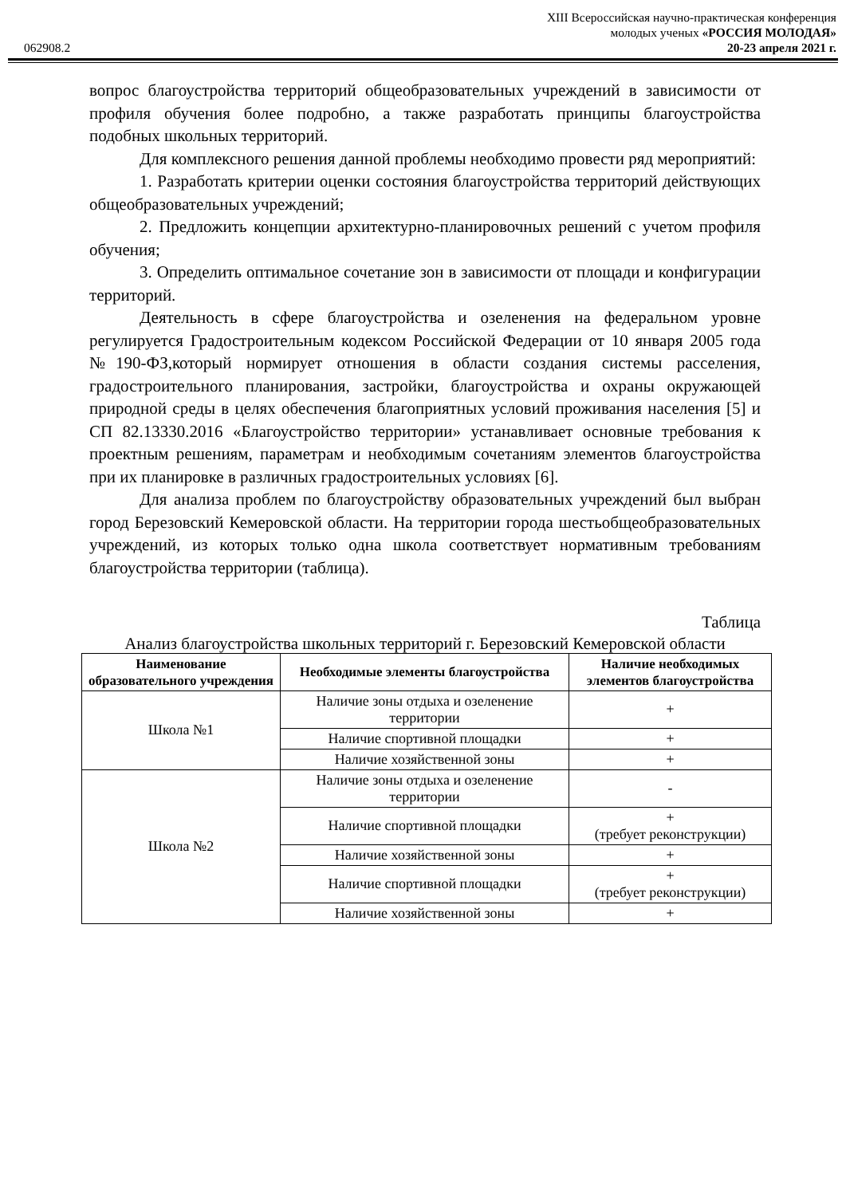062908.2
XIII Всероссийская научно-практическая конференция
молодых ученых «РОССИЯ МОЛОДАЯ»
20-23 апреля 2021 г.
вопрос благоустройства территорий общеобразовательных учреждений в зависимости от профиля обучения более подробно, а также разработать принципы благоустройства подобных школьных территорий.
Для комплексного решения данной проблемы необходимо провести ряд мероприятий:
1. Разработать критерии оценки состояния благоустройства территорий действующих общеобразовательных учреждений;
2. Предложить концепции архитектурно-планировочных решений с учетом профиля обучения;
3. Определить оптимальное сочетание зон в зависимости от площади и конфигурации территорий.
Деятельность в сфере благоустройства и озеленения на федеральном уровне регулируется Градостроительным кодексом Российской Федерации от 10 января 2005 года №190-ФЗ,который нормирует отношения в области создания системы расселения, градостроительного планирования, застройки, благоустройства и охраны окружающей природной среды в целях обеспечения благоприятных условий проживания населения [5] и СП 82.13330.2016 «Благоустройство территории» устанавливает основные требования к проектным решениям, параметрам и необходимым сочетаниям элементов благоустройства при их планировке в различных градостроительных условиях [6].
Для анализа проблем по благоустройству образовательных учреждений был выбран город Березовский Кемеровской области. На территории города шестьобщеобразовательных учреждений, из которых только одна школа соответствует нормативным требованиям благоустройства территории (таблица).
Таблица
Анализ благоустройства школьных территорий г. Березовский Кемеровской области
| Наименование образовательного учреждения | Необходимые элементы благоустройства | Наличие необходимых элементов благоустройства |
| --- | --- | --- |
| Школа №1 | Наличие зоны отдыха и озеленение территории | + |
| | Наличие спортивной площадки | + |
| | Наличие хозяйственной зоны | + |
| Школа №2 | Наличие зоны отдыха и озеленение территории | - |
| | Наличие спортивной площадки | + (требует реконструкции) |
| | Наличие хозяйственной зоны | + |
| | Наличие спортивной площадки | + (требует реконструкции) |
| | Наличие хозяйственной зоны | + |